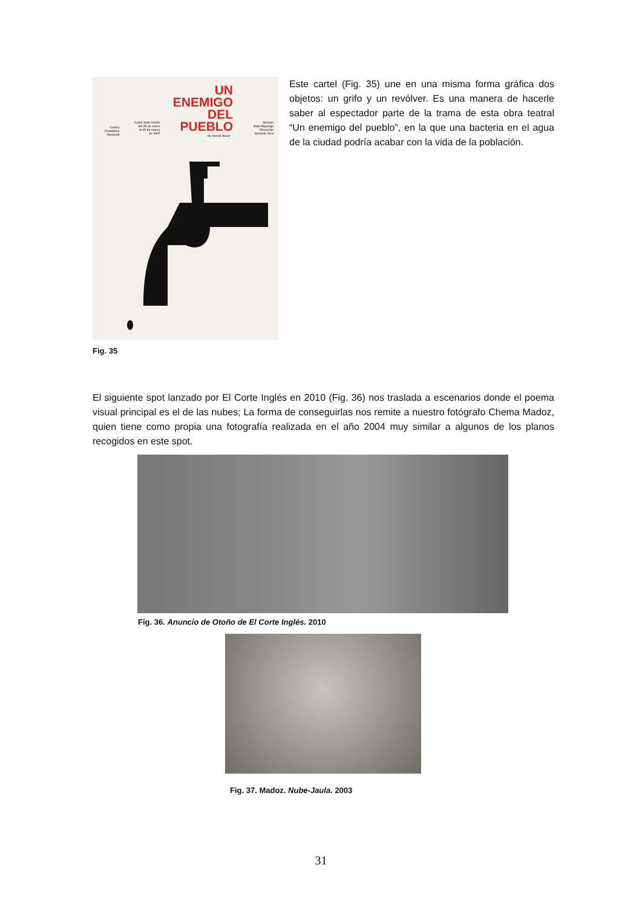UN
ENEMIGO
DEL
PUEBLO
Centro
Dramático
Nacional
Teatro Valle Inclán
del 25 de enero
al 25 de marzo
de 2007
de Henrik Ibsen
Versión
Juan Mayorga
Dirección
Gerardo Vera
Fig. 35
Este cartel (Fig. 35) une en una misma forma gráfica dos objetos: un grifo y un revólver. Es una manera de hacerle saber al espectador parte de la trama de esta obra teatral “Un enemigo del pueblo”, en la que una bacteria en el agua de la ciudad podría acabar con la vida de la población.
El siguiente spot lanzado por El Corte Inglés en 2010 (Fig. 36) nos traslada a escenarios donde el poema visual principal es el de las nubes; La forma de conseguirlas nos remite a nuestro fotógrafo Chema Madoz, quien tiene como propia una fotografía realizada en el año 2004 muy similar a algunos de los planos recogidos en este spot.
Fig. 36. Anuncio de Otoño de El Corte Inglés. 2010
Fig. 37. Madoz. Nube-Jaula. 2003
31